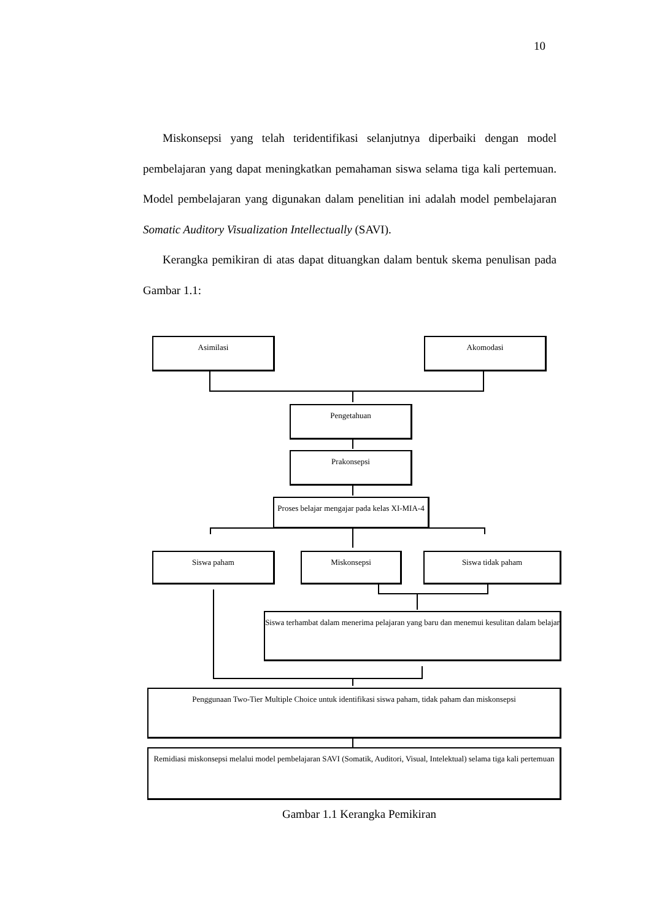10
Miskonsepsi yang telah teridentifikasi selanjutnya diperbaiki dengan model pembelajaran yang dapat meningkatkan pemahaman siswa selama tiga kali pertemuan. Model pembelajaran yang digunakan dalam penelitian ini adalah model pembelajaran Somatic Auditory Visualization Intellectually (SAVI).
Kerangka pemikiran di atas dapat dituangkan dalam bentuk skema penulisan pada Gambar 1.1:
Asimilasi Akomodasi
Pengetahuan
Prakonsepsi
Proses belajar mengajar pada kelas XI-MIA-4
Siswa paham Miskonsepsi Siswa tidak paham
Siswa terhambat dalam menerima pelajaran yang baru dan menemui kesulitan dalam belajar
Penggunaan Two-Tier Multiple Choice untuk identifikasi siswa paham, tidak paham dan miskonsepsi
Remidiasi miskonsepsi melalui model pembelajaran SAVI (Somatik, Auditori, Visual, Intelektual) selama tiga kali pertemuan
Gambar 1.1 Kerangka Pemikiran